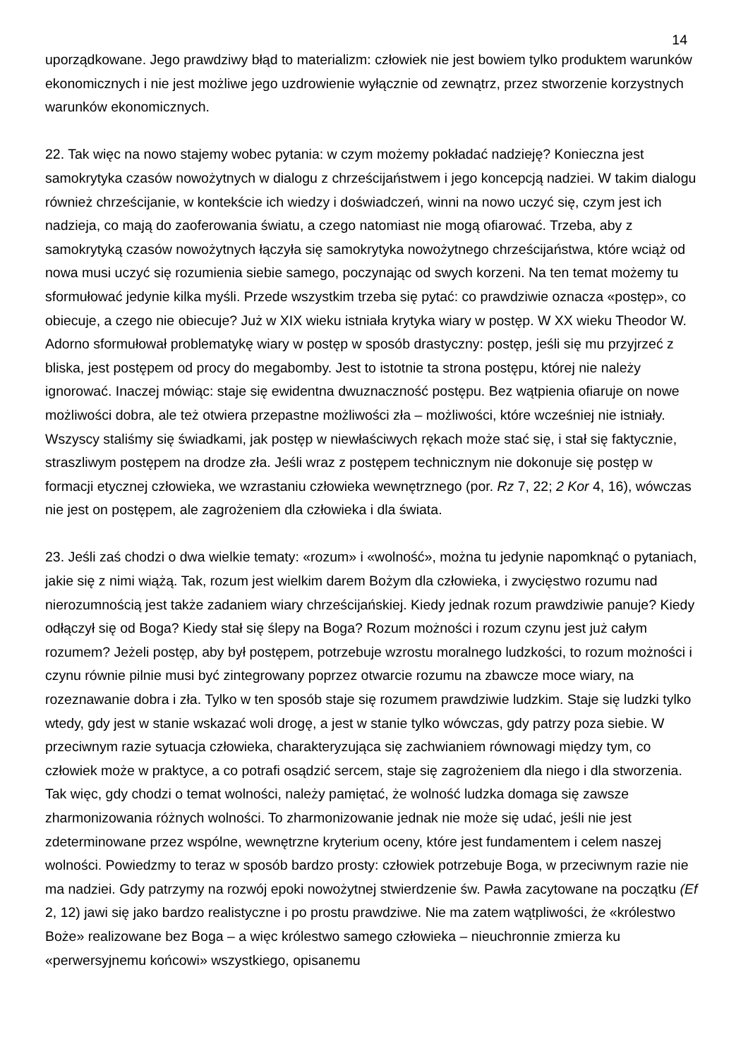14
uporządkowane. Jego prawdziwy błąd to materializm: człowiek nie jest bowiem tylko produktem warunków ekonomicznych i nie jest możliwe jego uzdrowienie wyłącznie od zewnątrz, przez stworzenie korzystnych warunków ekonomicznych.
22. Tak więc na nowo stajemy wobec pytania: w czym możemy pokładać nadzieję? Konieczna jest samokrytyka czasów nowożytnych w dialogu z chrześcijaństwem i jego koncepcją nadziei. W takim dialogu również chrześcijanie, w kontekście ich wiedzy i doświadczeń, winni na nowo uczyć się, czym jest ich nadzieja, co mają do zaoferowania światu, a czego natomiast nie mogą ofiarować. Trzeba, aby z samokrytyką czasów nowożytnych łączyła się samokrytyka nowożytnego chrześcijaństwa, które wciąż od nowa musi uczyć się rozumienia siebie samego, poczynając od swych korzeni. Na ten temat możemy tu sformułować jedynie kilka myśli. Przede wszystkim trzeba się pytać: co prawdziwie oznacza «postęp», co obiecuje, a czego nie obiecuje? Już w XIX wieku istniała krytyka wiary w postęp. W XX wieku Theodor W. Adorno sformułował problematykę wiary w postęp w sposób drastyczny: postęp, jeśli się mu przyjrzeć z bliska, jest postępem od procy do megabomby. Jest to istotnie ta strona postępu, której nie należy ignorować. Inaczej mówiąc: staje się ewidentna dwuznaczność postępu. Bez wątpienia ofiaruje on nowe możliwości dobra, ale też otwiera przepastne możliwości zła – możliwości, które wcześniej nie istniały. Wszyscy staliśmy się świadkami, jak postęp w niewłaściwych rękach może stać się, i stał się faktycznie, straszliwym postępem na drodze zła. Jeśli wraz z postępem technicznym nie dokonuje się postęp w formacji etycznej człowieka, we wzrastaniu człowieka wewnętrznego (por. Rz 7, 22; 2 Kor 4, 16), wówczas nie jest on postępem, ale zagrożeniem dla człowieka i dla świata.
23. Jeśli zaś chodzi o dwa wielkie tematy: «rozum» i «wolność», można tu jedynie napomknąć o pytaniach, jakie się z nimi wiążą. Tak, rozum jest wielkim darem Bożym dla człowieka, i zwycięstwo rozumu nad nierozumnością jest także zadaniem wiary chrześcijańskiej. Kiedy jednak rozum prawdziwie panuje? Kiedy odłączył się od Boga? Kiedy stał się ślepy na Boga? Rozum możności i rozum czynu jest już całym rozumem? Jeżeli postęp, aby był postępem, potrzebuje wzrostu moralnego ludzkości, to rozum możności i czynu równie pilnie musi być zintegrowany poprzez otwarcie rozumu na zbawcze moce wiary, na rozeznawanie dobra i zła. Tylko w ten sposób staje się rozumem prawdziwie ludzkim. Staje się ludzki tylko wtedy, gdy jest w stanie wskazać woli drogę, a jest w stanie tylko wówczas, gdy patrzy poza siebie. W przeciwnym razie sytuacja człowieka, charakteryzująca się zachwianiem równowagi między tym, co człowiek może w praktyce, a co potrafi osądzić sercem, staje się zagrożeniem dla niego i dla stworzenia. Tak więc, gdy chodzi o temat wolności, należy pamiętać, że wolność ludzka domaga się zawsze zharmonizowania różnych wolności. To zharmonizowanie jednak nie może się udać, jeśli nie jest zdeterminowane przez wspólne, wewnętrzne kryterium oceny, które jest fundamentem i celem naszej wolności. Powiedzmy to teraz w sposób bardzo prosty: człowiek potrzebuje Boga, w przeciwnym razie nie ma nadziei. Gdy patrzymy na rozwój epoki nowożytnej stwierdzenie św. Pawła zacytowane na początku (Ef 2, 12) jawi się jako bardzo realistyczne i po prostu prawdziwe. Nie ma zatem wątpliwości, że «królestwo Boże» realizowane bez Boga – a więc królestwo samego człowieka – nieuchronnie zmierza ku «perwersyjnemu końcowi» wszystkiego, opisanemu